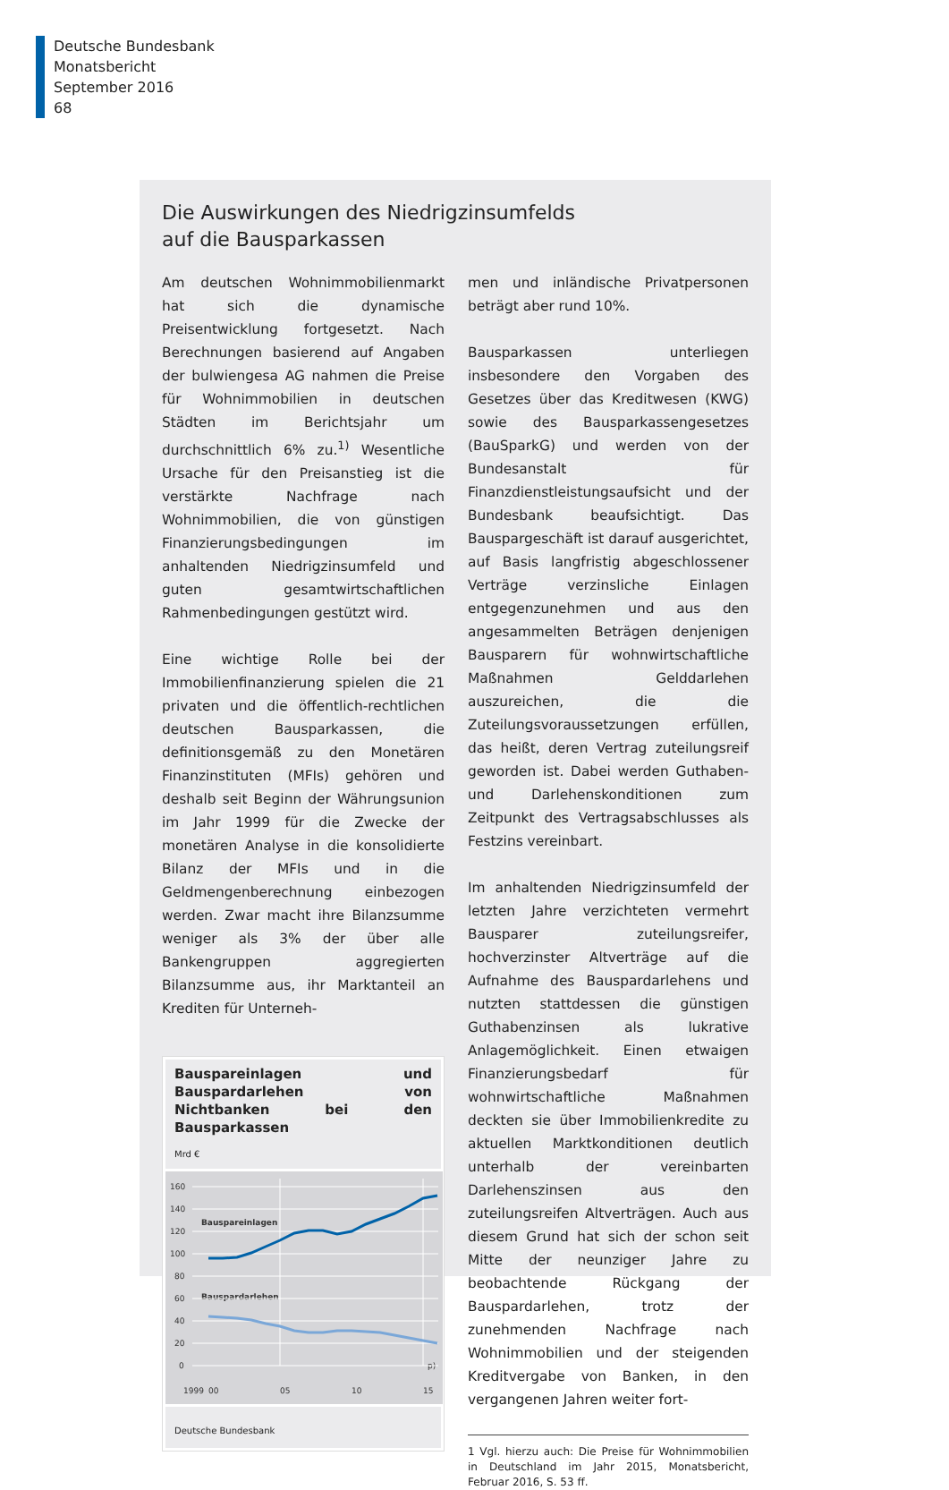Deutsche Bundesbank
Monatsbericht
September 2016
68
Die Auswirkungen des Niedrigzinsumfelds
auf die Bausparkassen
Am deutschen Wohnimmobilienmarkt hat sich die dynamische Preisentwicklung fortgesetzt. Nach Berechnungen basierend auf Angaben der bulwiengesa AG nahmen die Preise für Wohnimmobilien in deutschen Städten im Berichtsjahr um durchschnittlich 6% zu.<sup>1)</sup> Wesentliche Ursache für den Preisanstieg ist die verstärkte Nachfrage nach Wohnimmobilien, die von günstigen Finanzierungsbedingungen im anhaltenden Niedrigzinsumfeld und guten gesamtwirtschaftlichen Rahmenbedingungen gestützt wird.
Eine wichtige Rolle bei der Immobilienfinanzierung spielen die 21 privaten und die öffentlich-rechtlichen deutschen Bausparkassen, die definitionsgemäß zu den Monetären Finanzinstituten (MFIs) gehören und deshalb seit Beginn der Währungsunion im Jahr 1999 für die Zwecke der monetären Analyse in die konsolidierte Bilanz der MFIs und in die Geldmengenberechnung einbezogen werden. Zwar macht ihre Bilanzsumme weniger als 3% der über alle Bankengruppen aggregierten Bilanzsumme aus, ihr Marktanteil an Krediten für Unterneh-
Bauspareinlagen und Bauspardarlehen von Nichtbanken bei den Bausparkassen
Mrd €
160
140
120
100
80
60
40
20
0
1999
00
05
10
15
p)
Bauspareinlagen
Bauspardarlehen
Deutsche Bundesbank
men und inländische Privatpersonen beträgt aber rund 10%.
Bausparkassen unterliegen insbesondere den Vorgaben des Gesetzes über das Kreditwesen (KWG) sowie des Bausparkassengesetzes (BauSparkG) und werden von der Bundesanstalt für Finanzdienstleistungsaufsicht und der Bundesbank beaufsichtigt. Das Bauspargeschäft ist darauf ausgerichtet, auf Basis langfristig abgeschlossener Verträge verzinsliche Einlagen entgegenzunehmen und aus den angesammelten Beträgen denjenigen Bausparern für wohnwirtschaftliche Maßnahmen Gelddarlehen auszureichen, die die Zuteilungsvoraussetzungen erfüllen, das heißt, deren Vertrag zuteilungsreif geworden ist. Dabei werden Guthaben- und Darlehenskonditionen zum Zeitpunkt des Vertragsabschlusses als Festzins vereinbart.
Im anhaltenden Niedrigzinsumfeld der letzten Jahre verzichteten vermehrt Bausparer zuteilungsreifer, hochverzinster Altverträge auf die Aufnahme des Bauspardarlehens und nutzten stattdessen die günstigen Guthabenzinsen als lukrative Anlagemöglichkeit. Einen etwaigen Finanzierungsbedarf für wohnwirtschaftliche Maßnahmen deckten sie über Immobilienkredite zu aktuellen Marktkonditionen deutlich unterhalb der vereinbarten Darlehenszinsen aus den zuteilungsreifen Altverträgen. Auch aus diesem Grund hat sich der schon seit Mitte der neunziger Jahre zu beobachtende Rückgang der Bauspardarlehen, trotz der zunehmenden Nachfrage nach Wohnimmobilien und der steigenden Kreditvergabe von Banken, in den vergangenen Jahren weiter fort-
1 Vgl. hierzu auch: Die Preise für Wohnimmobilien in Deutschland im Jahr 2015, Monatsbericht, Februar 2016, S. 53 ff.